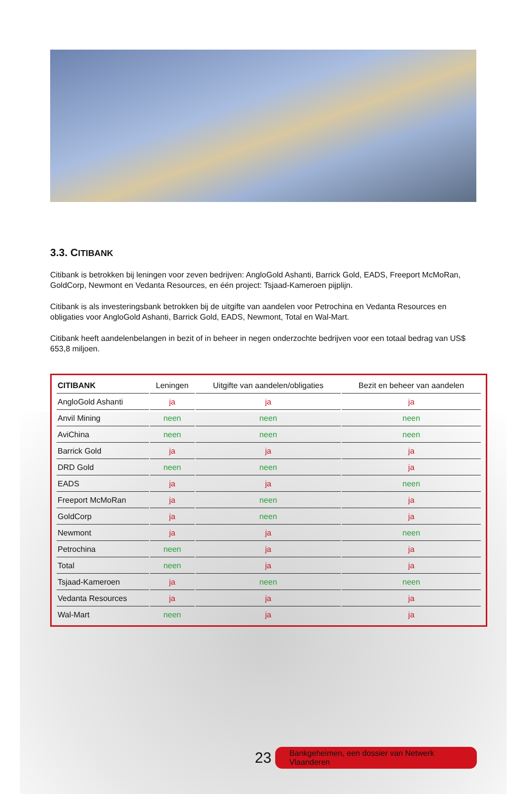3.3. CITIBANK
Citibank is betrokken bij leningen voor zeven bedrijven: AngloGold Ashanti, Barrick Gold, EADS, Freeport McMoRan, GoldCorp, Newmont en Vedanta Resources, en één project: Tsjaad-Kameroen pijplijn.
Citibank is als investeringsbank betrokken bij de uitgifte van aandelen voor Petrochina en Vedanta Resources en obligaties voor AngloGold Ashanti, Barrick Gold, EADS, Newmont, Total en Wal-Mart.
Citibank heeft aandelenbelangen in bezit of in beheer in negen onderzochte bedrijven voor een totaal bedrag van US$ 653,8 miljoen.
| CITIBANK | Leningen | Uitgifte van aandelen/obligaties | Bezit en beheer van aandelen |
| --- | --- | --- | --- |
| AngloGold Ashanti | ja | ja | ja |
| Anvil Mining | neen | neen | neen |
| AviChina | neen | neen | neen |
| Barrick Gold | ja | ja | ja |
| DRD Gold | neen | neen | ja |
| EADS | ja | ja | neen |
| Freeport McMoRan | ja | neen | ja |
| GoldCorp | ja | neen | ja |
| Newmont | ja | ja | neen |
| Petrochina | neen | ja | ja |
| Total | neen | ja | ja |
| Tsjaad-Kameroen | ja | neen | neen |
| Vedanta Resources | ja | ja | ja |
| Wal-Mart | neen | ja | ja |
23 Bankgeheimen, een dossier van Netwerk Vlaanderen